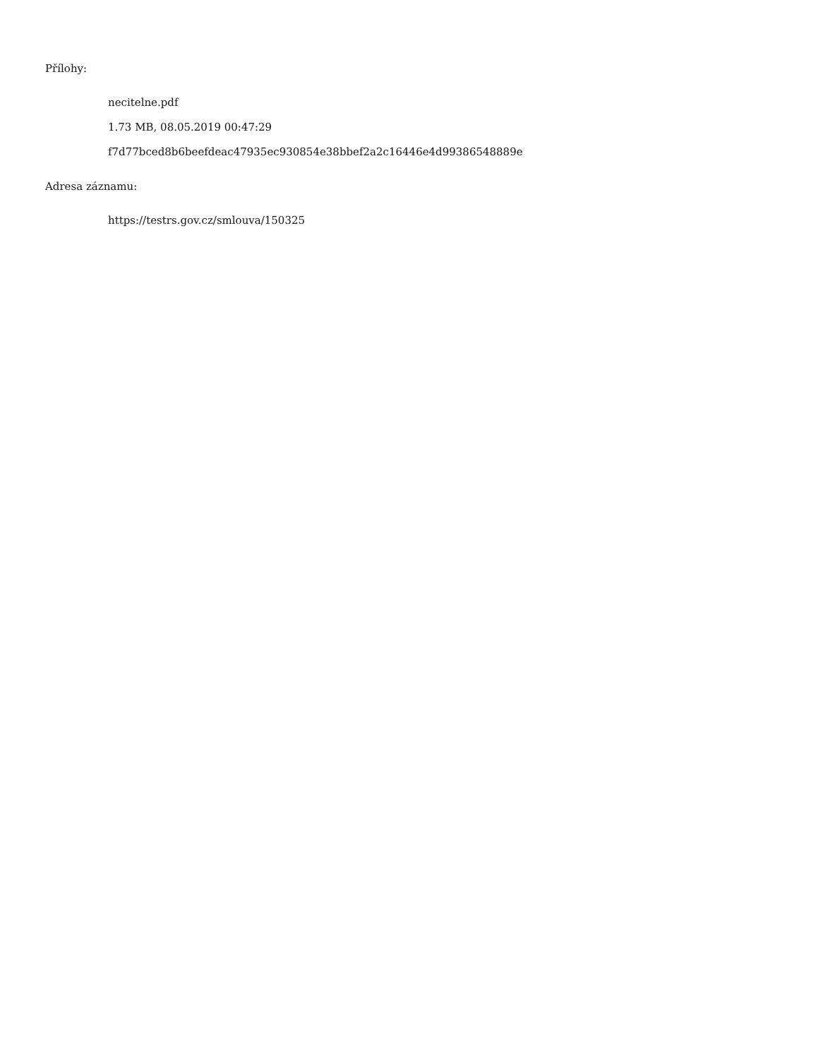Přílohy:
necitelne.pdf
1.73 MB, 08.05.2019 00:47:29
f7d77bced8b6beefdeac47935ec930854e38bbef2a2c16446e4d99386548889e
Adresa záznamu:
https://testrs.gov.cz/smlouva/150325